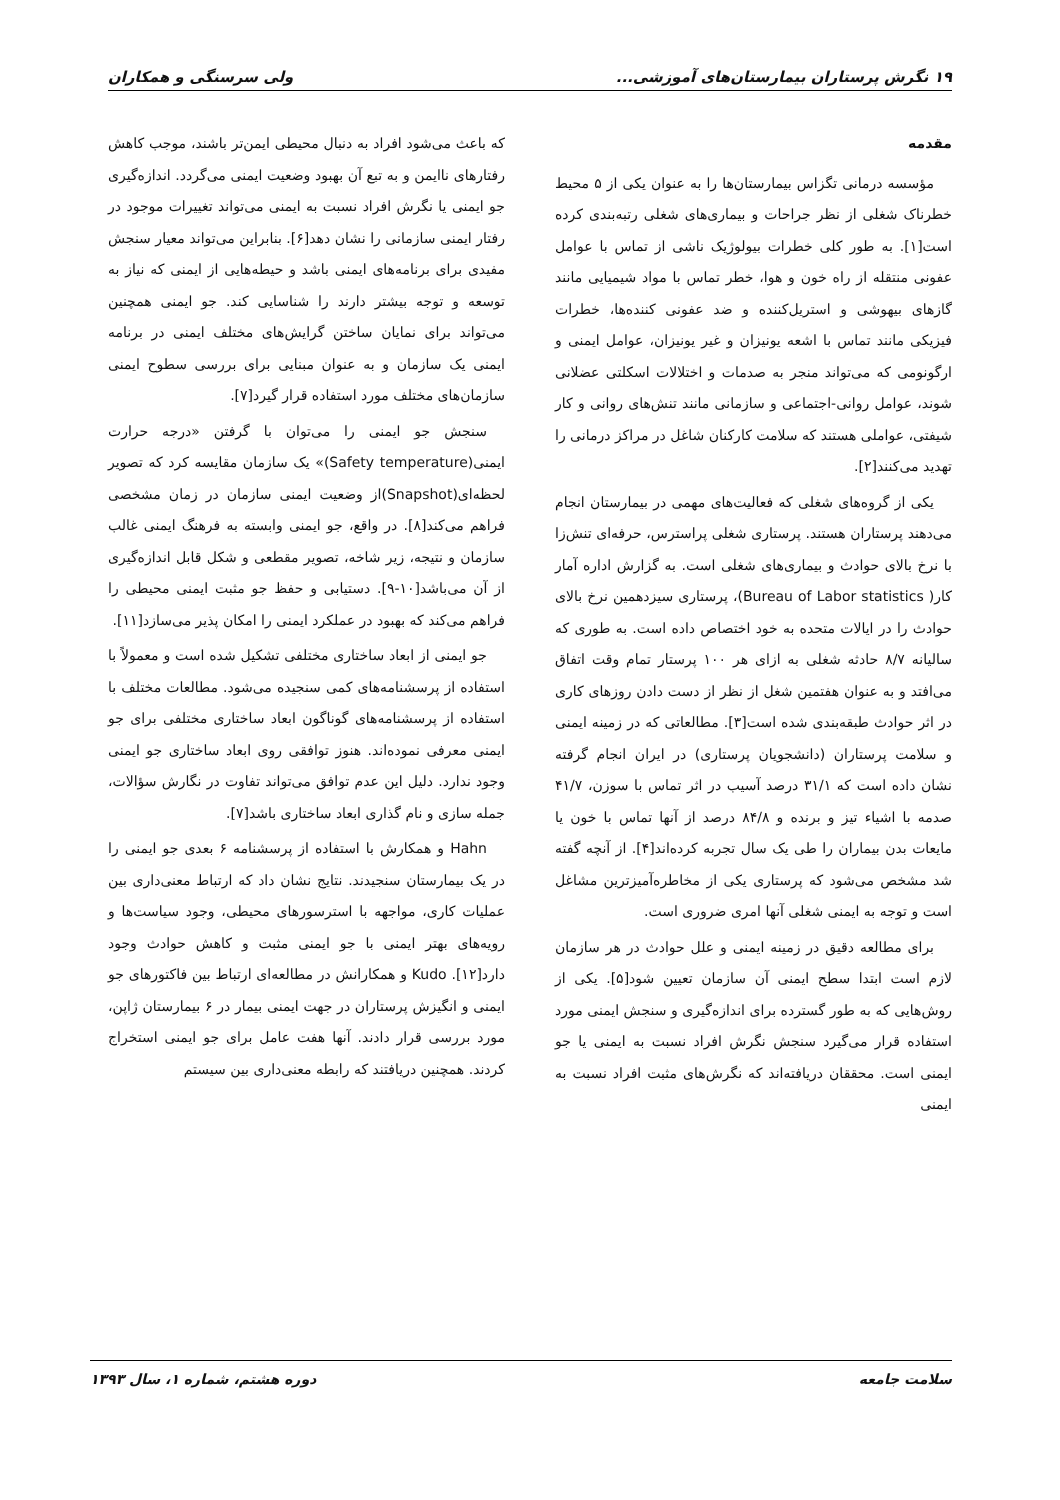۱۹ نگرش پرستاران بیمارستان‌های آموزشی... ولی سرسنگی و همکاران
مقدمه
مؤسسه درمانی تگزاس بیمارستان‌ها را به عنوان یکی از ۵ محیط خطرناک شغلی از نظر جراحات و بیماری‌های شغلی رتبه‌بندی کرده است[۱]. به طور کلی خطرات بیولوژیک ناشی از تماس با عوامل عفونی منتقله از راه خون و هوا، خطر تماس با مواد شیمیایی مانند گازهای بیهوشی و استریل‌کننده و ضد عفونی کننده‌ها، خطرات فیزیکی مانند تماس با اشعه یونیزان و غیر یونیزان، عوامل ایمنی و ارگونومی که می‌تواند منجر به صدمات و اختلالات اسکلتی عضلانی شوند، عوامل روانی-اجتماعی و سازمانی مانند تنش‌های روانی و کار شیفتی، عواملی هستند که سلامت کارکنان شاغل در مراکز درمانی را تهدید می‌کنند[۲].
یکی از گروه‌های شغلی که فعالیت‌های مهمی در بیمارستان انجام می‌دهند پرستاران هستند. پرستاری شغلی پراسترس، حرفه‌ای تنش‌زا با نرخ بالای حوادث و بیماری‌های شغلی است. به گزارش اداره آمار کار( Bureau of Labor statistics)، پرستاری سیزدهمین نرخ بالای حوادث را در ایالات متحده به خود اختصاص داده است. به طوری که سالیانه ۸/۷ حادثه شغلی به ازای هر ۱۰۰ پرستار تمام وقت اتفاق می‌افتد و به عنوان هفتمین شغل از نظر از دست دادن روزهای کاری در اثر حوادث طبقه‌بندی شده است[۳]. مطالعاتی که در زمینه ایمنی و سلامت پرستاران (دانشجویان پرستاری) در ایران انجام گرفته نشان داده است که ۳۱/۱ درصد آسیب در اثر تماس با سوزن، ۴۱/۷ صدمه با اشیاء تیز و برنده و ۸۴/۸ درصد از آنها تماس با خون یا مایعات بدن بیماران را طی یک سال تجربه کرده‌اند[۴]. از آنچه گفته شد مشخص می‌شود که پرستاری یکی از مخاطره‌آمیزترین مشاغل است و توجه به ایمنی شغلی آنها امری ضروری است.
برای مطالعه دقیق در زمینه ایمنی و علل حوادث در هر سازمان لازم است ابتدا سطح ایمنی آن سازمان تعیین شود[۵]. یکی از روش‌هایی که به طور گسترده برای اندازه‌گیری و سنجش ایمنی مورد استفاده قرار می‌گیرد سنجش نگرش افراد نسبت به ایمنی یا جو ایمنی است. محققان دریافته‌اند که نگرش‌های مثبت افراد نسبت به ایمنی
که باعث می‌شود افراد به دنبال محیطی ایمن‌تر باشند، موجب کاهش رفتارهای ناایمن و به تبع آن بهبود وضعیت ایمنی می‌گردد. اندازه‌گیری جو ایمنی یا نگرش افراد نسبت به ایمنی می‌تواند تغییرات موجود در رفتار ایمنی سازمانی را نشان دهد[۶]. بنابراین می‌تواند معیار سنجش مفیدی برای برنامه‌های ایمنی باشد و حیطه‌هایی از ایمنی که نیاز به توسعه و توجه بیشتر دارند را شناسایی کند. جو ایمنی همچنین می‌تواند برای نمایان ساختن گرایش‌های مختلف ایمنی در برنامه ایمنی یک سازمان و به عنوان مبنایی برای بررسی سطوح ایمنی سازمان‌های مختلف مورد استفاده قرار گیرد[۷].
سنجش جو ایمنی را می‌توان با گرفتن «درجه حرارت ایمنی(Safety temperature)» یک سازمان مقایسه کرد که تصویر لحظه‌ای(Snapshot)از وضعیت ایمنی سازمان در زمان مشخصی فراهم می‌کند[۸]. در واقع، جو ایمنی وابسته به فرهنگ ایمنی غالب سازمان و نتیجه، زیر شاخه، تصویر مقطعی و شکل قابل اندازه‌گیری از آن می‌باشد[۱۰-۹]. دستیابی و حفظ جو مثبت ایمنی محیطی را فراهم می‌کند که بهبود در عملکرد ایمنی را امکان پذیر می‌سازد[۱۱].
جو ایمنی از ابعاد ساختاری مختلفی تشکیل شده است و معمولاً با استفاده از پرسشنامه‌های کمی سنجیده می‌شود. مطالعات مختلف با استفاده از پرسشنامه‌های گوناگون ابعاد ساختاری مختلفی برای جو ایمنی معرفی نموده‌اند. هنوز توافقی روی ابعاد ساختاری جو ایمنی وجود ندارد. دلیل این عدم توافق می‌تواند تفاوت در نگارش سؤالات، جمله سازی و نام گذاری ابعاد ساختاری باشد[۷].
Hahn و همکارش با استفاده از پرسشنامه ۶ بعدی جو ایمنی را در یک بیمارستان سنجیدند. نتایج نشان داد که ارتباط معنی‌داری بین عملیات کاری، مواجهه با استرسورهای محیطی، وجود سیاست‌ها و رویه‌های بهتر ایمنی با جو ایمنی مثبت و کاهش حوادث وجود دارد[۱۲]. Kudo و همکارانش در مطالعه‌ای ارتباط بین فاکتورهای جو ایمنی و انگیزش پرستاران در جهت ایمنی بیمار در ۶ بیمارستان ژاپن، مورد بررسی قرار دادند. آنها هفت عامل برای جو ایمنی استخراج کردند. همچنین دریافتند که رابطه معنی‌داری بین سیستم
سلامت جامعه دوره هشتم، شماره ۱، سال ۱۳۹۳